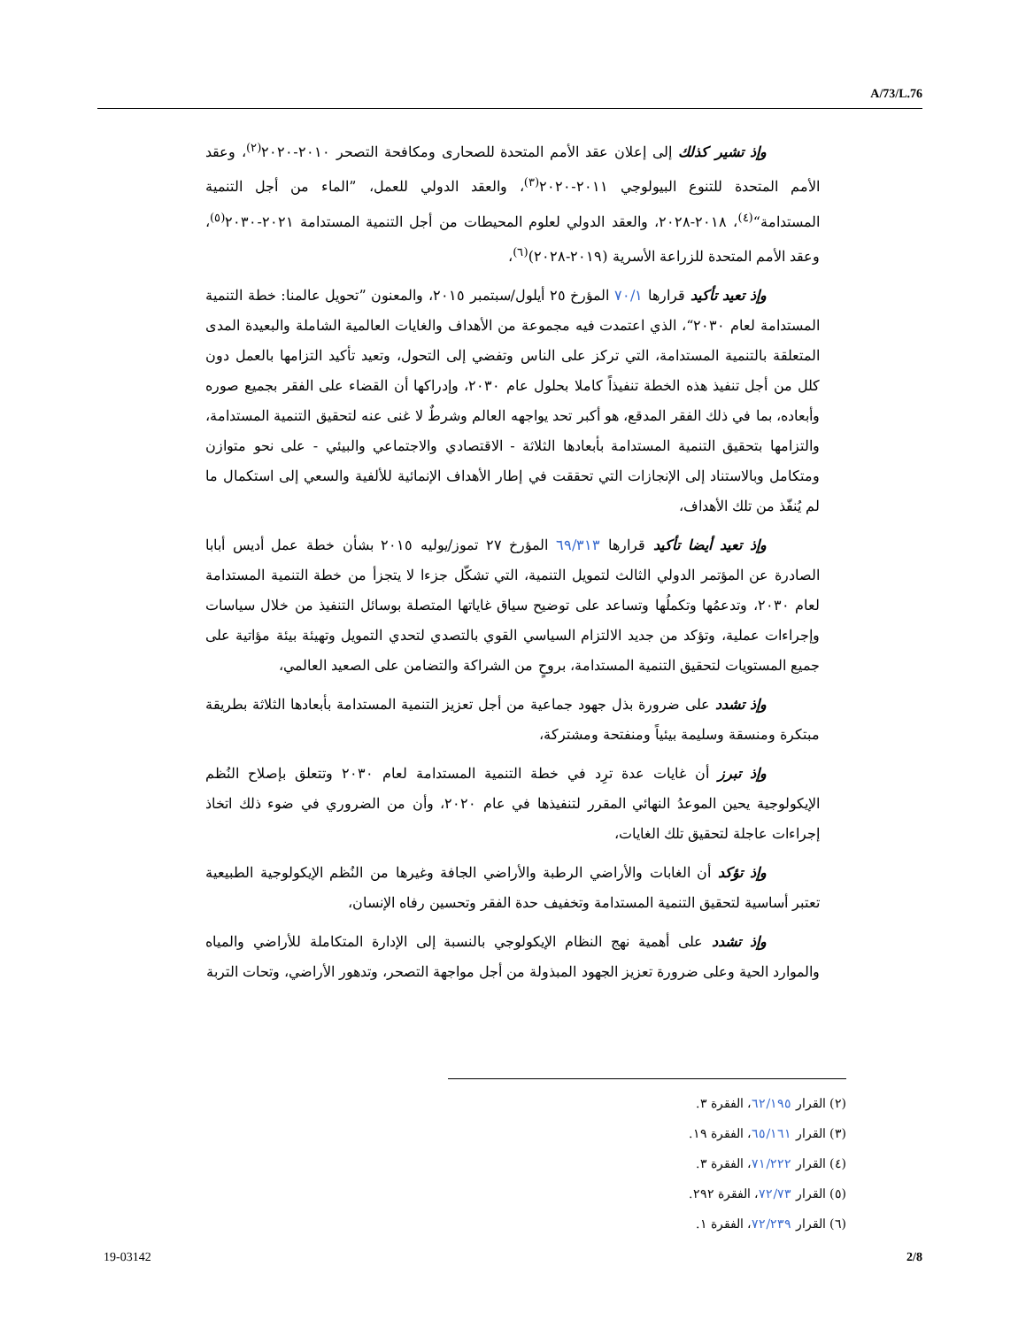A/73/L.76
وإذ تشير كذلك إلى إعلان عقد الأمم المتحدة للصحارى ومكافحة التصحر ٢٠١٠-٢٠٢٠<sup>(٢)</sup>، وعقد الأمم المتحدة للتنوع البيولوجي ٢٠١١-٢٠٢٠<sup>(٣)</sup>، والعقد الدولي للعمل، ”الماء من أجل التنمية المستدامة“<sup>(٤)</sup>، ٢٠١٨-٢٠٢٨، والعقد الدولي لعلوم المحيطات من أجل التنمية المستدامة ٢٠٢١-٢٠٣٠<sup>(٥)</sup>، وعقد الأمم المتحدة للزراعة الأسرية (٢٠١٩-٢٠٢٨)<sup>(٦)</sup>،
وإذ تعيد تأكيد قرارها ٧٠/١ المؤرخ ٢٥ أيلول/سبتمبر ٢٠١٥، والمعنون ”تحويل عالمنا: خطة التنمية المستدامة لعام ٢٠٣٠“، الذي اعتمدت فيه مجموعة من الأهداف والغايات العالمية الشاملة والبعيدة المدى المتعلقة بالتنمية المستدامة، التي تركز على الناس وتفضي إلى التحول، وتعيد تأكيد التزامها بالعمل دون كلل من أجل تنفيذ هذه الخطة تنفيذاً كاملا بحلول عام ٢٠٣٠، وإدراكها أن القضاء على الفقر بجميع صوره وأبعاده، بما في ذلك الفقر المدقع، هو أكبر تحد يواجهه العالم وشرطٌ لا غنى عنه لتحقيق التنمية المستدامة، والتزامها بتحقيق التنمية المستدامة بأبعادها الثلاثة - الاقتصادي والاجتماعي والبيئي - على نحو متوازن ومتكامل وبالاستناد إلى الإنجازات التي تحققت في إطار الأهداف الإنمائية للألفية والسعي إلى استكمال ما لم يُنفّذ من تلك الأهداف،
وإذ تعيد أيضا تأكيد قرارها ٦٩/٣١٣ المؤرخ ٢٧ تموز/يوليه ٢٠١٥ بشأن خطة عمل أديس أبابا الصادرة عن المؤتمر الدولي الثالث لتمويل التنمية، التي تشكّل جزءا لا يتجزأ من خطة التنمية المستدامة لعام ٢٠٣٠، وتدعمُها وتكملُها وتساعد على توضيح سياق غاياتها المتصلة بوسائل التنفيذ من خلال سياسات وإجراءات عملية، وتؤكد من جديد الالتزام السياسي القوي بالتصدي لتحدي التمويل وتهيئة بيئة مؤاتية على جميع المستويات لتحقيق التنمية المستدامة، بروحٍ من الشراكة والتضامن على الصعيد العالمي،
وإذ تشدد على ضرورة بذل جهود جماعية من أجل تعزيز التنمية المستدامة بأبعادها الثلاثة بطريقة مبتكرة ومنسقة وسليمة بيئياً ومنفتحة ومشتركة،
وإذ تبرز أن غايات عدة ترِد في خطة التنمية المستدامة لعام ٢٠٣٠ وتتعلق بإصلاح النُظم الإيكولوجية يحين الموعدُ النهائي المقرر لتنفيذها في عام ٢٠٢٠، وأن من الضروري في ضوء ذلك اتخاذ إجراءات عاجلة لتحقيق تلك الغايات،
وإذ تؤكد أن الغابات والأراضي الرطبة والأراضي الجافة وغيرها من النُظم الإيكولوجية الطبيعية تعتبر أساسية لتحقيق التنمية المستدامة وتخفيف حدة الفقر وتحسين رفاه الإنسان،
وإذ تشدد على أهمية نهج النظام الإيكولوجي بالنسبة إلى الإدارة المتكاملة للأراضي والمياه والموارد الحية وعلى ضرورة تعزيز الجهود المبذولة من أجل مواجهة التصحر، وتدهور الأراضي، وتحات التربة
(٢) القرار ٦٢/١٩٥، الفقرة ٣.
(٣) القرار ٦٥/١٦١، الفقرة ١٩.
(٤) القرار ٧١/٢٢٢، الفقرة ٣.
(٥) القرار ٧٢/٧٣، الفقرة ٢٩٢.
(٦) القرار ٧٢/٢٣٩، الفقرة ١.
19-03142 2/8